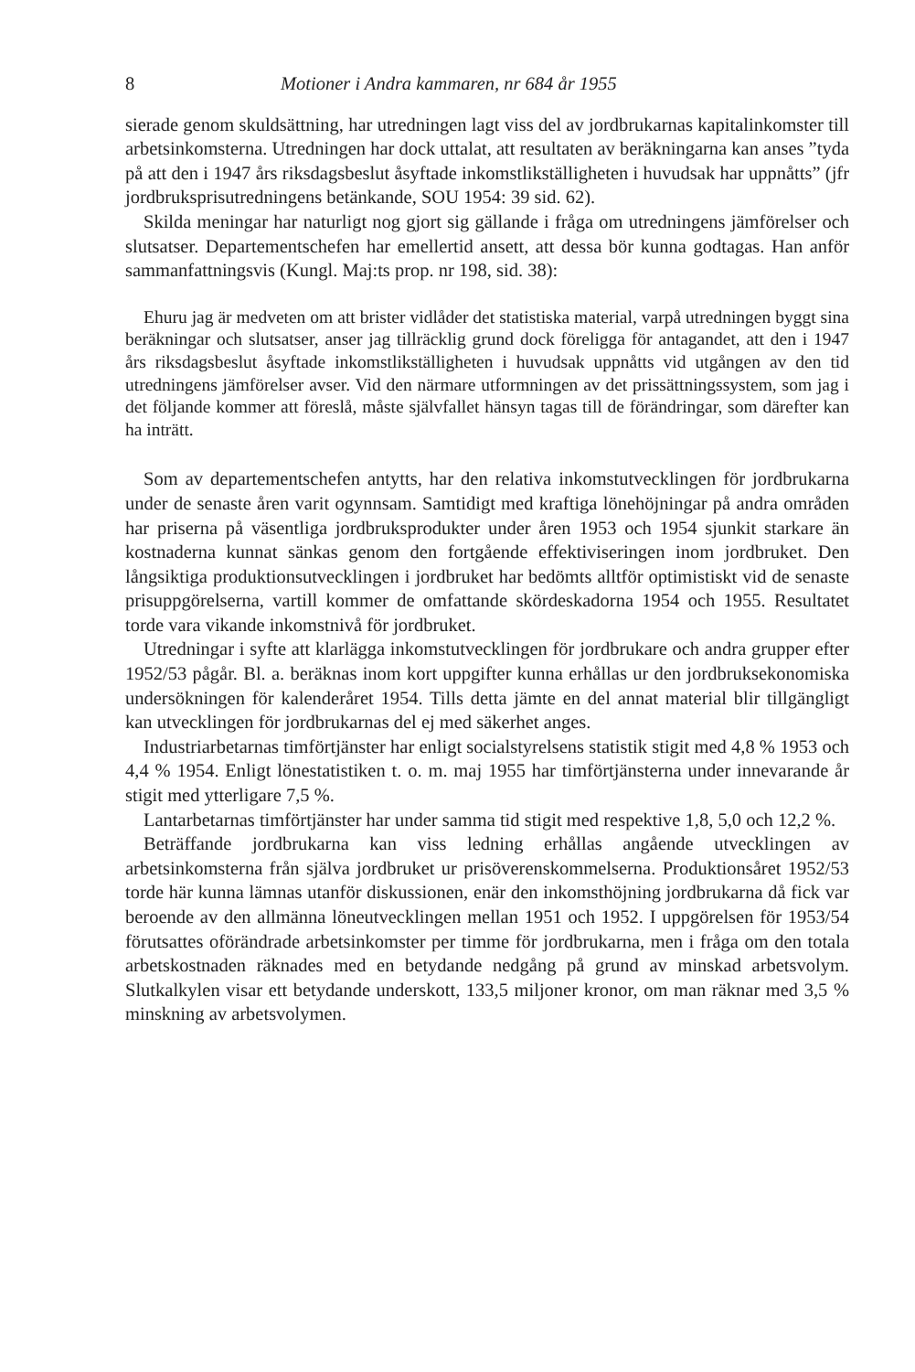8 Motioner i Andra kammaren, nr 684 år 1955
sierade genom skuldsättning, har utredningen lagt viss del av jordbrukarnas kapitalinkomster till arbetsinkomsterna. Utredningen har dock uttalat, att resultaten av beräkningarna kan anses ”tyda på att den i 1947 års riksdagsbeslut åsyftade inkomstlikställigheten i huvudsak har uppnåtts” (jfr jordbruksprisutredningens betänkande, SOU 1954: 39 sid. 62).
Skilda meningar har naturligt nog gjort sig gällande i fråga om utredningens jämförelser och slutsatser. Departementschefen har emellertid ansett, att dessa bör kunna godtagas. Han anför sammanfattningsvis (Kungl. Maj:ts prop. nr 198, sid. 38):
Ehuru jag är medveten om att brister vidlåder det statistiska material, varpå utredningen byggt sina beräkningar och slutsatser, anser jag tillräcklig grund dock föreligga för antagandet, att den i 1947 års riksdagsbeslut åsyftade inkomstlikställigheten i huvudsak uppnåtts vid utgången av den tid utredningens jämförelser avser. Vid den närmare utformningen av det prissättningssystem, som jag i det följande kommer att föreslå, måste självfallet hänsyn tagas till de förändringar, som därefter kan ha inträtt.
Som av departementschefen antytts, har den relativa inkomstutvecklingen för jordbrukarna under de senaste åren varit ogynnsam. Samtidigt med kraftiga lönehöjningar på andra områden har priserna på väsentliga jordbruksprodukter under åren 1953 och 1954 sjunkit starkare än kostnaderna kunnat sänkas genom den fortgående effektiviseringen inom jordbruket. Den långsiktiga produktionsutvecklingen i jordbruket har bedömts alltför optimistiskt vid de senaste prisuppgörelserna, vartill kommer de omfattande skördeskadorna 1954 och 1955. Resultatet torde vara vikande inkomstnivå för jordbruket.
Utredningar i syfte att klarlägga inkomstutvecklingen för jordbrukare och andra grupper efter 1952/53 pågår. Bl. a. beräknas inom kort uppgifter kunna erhållas ur den jordbruksekonomiska undersökningen för kalenderåret 1954. Tills detta jämte en del annat material blir tillgängligt kan utvecklingen för jordbrukarnas del ej med säkerhet anges.
Industriarbetarnas timförtjänster har enligt socialstyrelsens statistik stigit med 4,8 % 1953 och 4,4 % 1954. Enligt lönestatistiken t. o. m. maj 1955 har timförtjänsterna under innevarande år stigit med ytterligare 7,5 %.
Lantarbetarnas timförtjänster har under samma tid stigit med respektive 1,8, 5,0 och 12,2 %.
Beträffande jordbrukarna kan viss ledning erhållas angående utvecklingen av arbetsinkomsterna från själva jordbruket ur prisöverenskommelserna. Produktionsåret 1952/53 torde här kunna lämnas utanför diskussionen, enär den inkomsthöjning jordbrukarna då fick var beroende av den allmänna löneutvecklingen mellan 1951 och 1952. I uppgörelsen för 1953/54 förutsattes oförändrade arbetsinkomster per timme för jordbrukarna, men i fråga om den totala arbetskostnaden räknades med en betydande nedgång på grund av minskad arbetsvolym. Slutkalkylen visar ett betydande underskott, 133,5 miljoner kronor, om man räknar med 3,5 % minskning av arbetsvolymen.